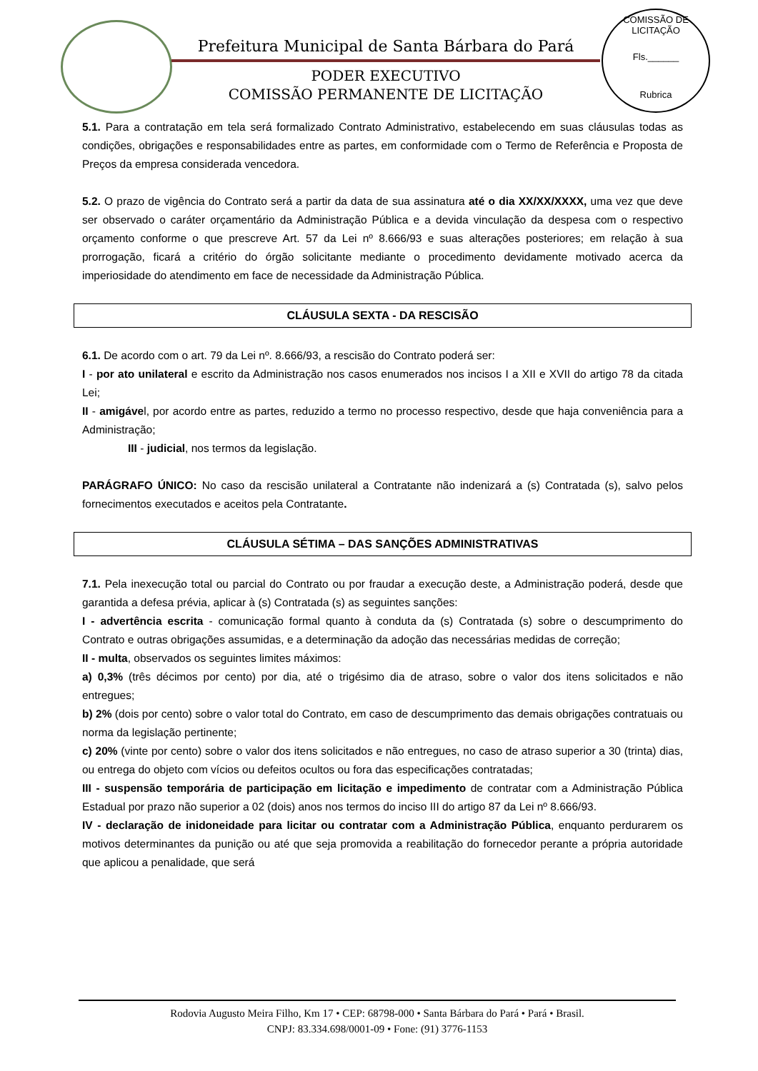Prefeitura Municipal de Santa Bárbara do Pará
PODER EXECUTIVO
COMISSÃO PERMANENTE DE LICITAÇÃO
COMISSÃO DE LICITAÇÃO
Fls.______
Rubrica
5.1. Para a contratação em tela será formalizado Contrato Administrativo, estabelecendo em suas cláusulas todas as condições, obrigações e responsabilidades entre as partes, em conformidade com o Termo de Referência e Proposta de Preços da empresa considerada vencedora.
5.2. O prazo de vigência do Contrato será a partir da data de sua assinatura até o dia XX/XX/XXXX, uma vez que deve ser observado o caráter orçamentário da Administração Pública e a devida vinculação da despesa com o respectivo orçamento conforme o que prescreve Art. 57 da Lei nº 8.666/93 e suas alterações posteriores; em relação à sua prorrogação, ficará a critério do órgão solicitante mediante o procedimento devidamente motivado acerca da imperiosidade do atendimento em face de necessidade da Administração Pública.
CLÁUSULA SEXTA - DA RESCISÃO
6.1. De acordo com o art. 79 da Lei nº. 8.666/93, a rescisão do Contrato poderá ser:
I - por ato unilateral e escrito da Administração nos casos enumerados nos incisos I a XII e XVII do artigo 78 da citada Lei;
II - amigável, por acordo entre as partes, reduzido a termo no processo respectivo, desde que haja conveniência para a Administração;
III - judicial, nos termos da legislação.
PARÁGRAFO ÚNICO: No caso da rescisão unilateral a Contratante não indenizará a (s) Contratada (s), salvo pelos fornecimentos executados e aceitos pela Contratante.
CLÁUSULA SÉTIMA – DAS SANÇÕES ADMINISTRATIVAS
7.1. Pela inexecução total ou parcial do Contrato ou por fraudar a execução deste, a Administração poderá, desde que garantida a defesa prévia, aplicar à (s) Contratada (s) as seguintes sanções:
I - advertência escrita - comunicação formal quanto à conduta da (s) Contratada (s) sobre o descumprimento do Contrato e outras obrigações assumidas, e a determinação da adoção das necessárias medidas de correção;
II - multa, observados os seguintes limites máximos:
a) 0,3% (três décimos por cento) por dia, até o trigésimo dia de atraso, sobre o valor dos itens solicitados e não entregues;
b) 2% (dois por cento) sobre o valor total do Contrato, em caso de descumprimento das demais obrigações contratuais ou norma da legislação pertinente;
c) 20% (vinte por cento) sobre o valor dos itens solicitados e não entregues, no caso de atraso superior a 30 (trinta) dias, ou entrega do objeto com vícios ou defeitos ocultos ou fora das especificações contratadas;
III - suspensão temporária de participação em licitação e impedimento de contratar com a Administração Pública Estadual por prazo não superior a 02 (dois) anos nos termos do inciso III do artigo 87 da Lei nº 8.666/93.
IV - declaração de inidoneidade para licitar ou contratar com a Administração Pública, enquanto perdurarem os motivos determinantes da punição ou até que seja promovida a reabilitação do fornecedor perante a própria autoridade que aplicou a penalidade, que será
Rodovia Augusto Meira Filho, Km 17 • CEP: 68798-000 • Santa Bárbara do Pará • Pará • Brasil.
CNPJ: 83.334.698/0001-09 • Fone: (91) 3776-1153